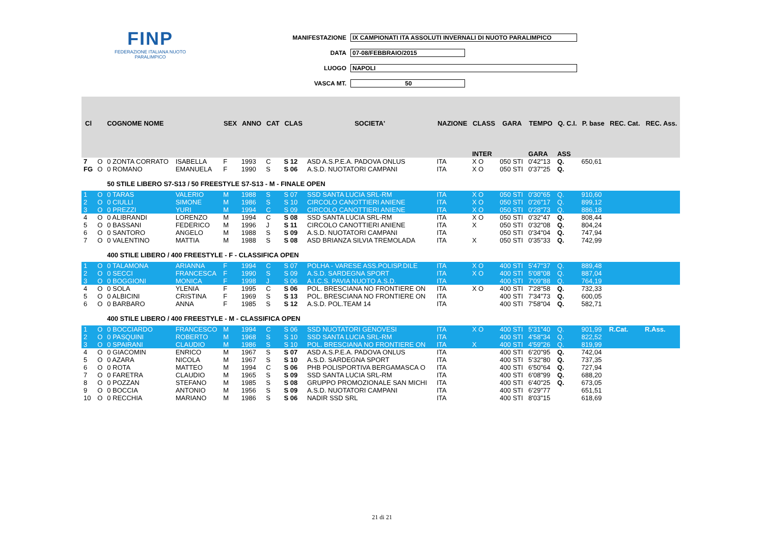FINP
FEDERAZIONE ITALIANA NUOTO PARALIMPICO
MANIFESTAZIONE IX CAMPIONATI ITA ASSOLUTI INVERNALI DI NUOTO PARALIMPICO
DATA 07-08/FEBBRAIO/2015
LUOGO NAPOLI
VASCA MT. 50
| Cl | | COGNOME NOME | | SEX | ANNO | CAT | CLAS | SOCIETA' | NAZIONE | CLASS | GARA | TEMPO | Q. C.I. | P. base | REC. Cat. | REC. Ass. |
| --- | --- | --- | --- | --- | --- | --- | --- | --- | --- | --- | --- | --- | --- | --- | --- | --- |
| | | | | | | | | | | INTER | | GARA | ASS | | | |
| 7 | O | 0 ZONTA CORRATO | ISABELLA | F | 1993 | C | S 12 | ASD A.S.P.E.A. PADOVA ONLUS | ITA | X O | 050 STI | 0'42"13 | Q. | 650,61 | | |
| FG | O | 0 ROMANO | EMANUELA | F | 1990 | S | S 06 | A.S.D. NUOTATORI CAMPANI | ITA | X O | 050 STI | 0'37"25 | Q. | | | |
| | | 50 STILE LIBERO S7-S13 / 50 FREESTYLE S7-S13 - M - FINALE OPEN | | | | | | | | | | | | | | |
| 1 | O | 0 TARAS | VALERIO | M | 1988 | S | S 07 | SSD SANTA LUCIA SRL-RM | ITA | X O | 050 STI | 0'30"65 | Q. | 910,60 | | |
| 2 | O | 0 CIULLI | SIMONE | M | 1986 | S | S 10 | CIRCOLO CANOTTIERI ANIENE | ITA | X O | 050 STI | 0'26"17 | Q. | 899,12 | | |
| 3 | O | 0 PREZZI | YURI | M | 1994 | C | S 09 | CIRCOLO CANOTTIERI ANIENE | ITA | X O | 050 STI | 0'28"73 | Q. | 886,18 | | |
| 4 | O | 0 ALIBRANDI | LORENZO | M | 1994 | C | S 08 | SSD SANTA LUCIA SRL-RM | ITA | X O | 050 STI | 0'32"47 | Q. | 808,44 | | |
| 5 | O | 0 BASSANI | FEDERICO | M | 1996 | J | S 11 | CIRCOLO CANOTTIERI ANIENE | ITA | X | 050 STI | 0'32"08 | Q. | 804,24 | | |
| 6 | O | 0 SANTORO | ANGELO | M | 1988 | S | S 09 | A.S.D. NUOTATORI CAMPANI | ITA | | 050 STI | 0'34"04 | Q. | 747,94 | | |
| 7 | O | 0 VALENTINO | MATTIA | M | 1988 | S | S 08 | ASD BRIANZA SILVIA TREMOLADA | ITA | X | 050 STI | 0'35"33 | Q. | 742,99 | | |
| | | 400 STILE LIBERO / 400 FREESTYLE - F - CLASSIFICA OPEN | | | | | | | | | | | | | | |
| 1 | O | 0 TALAMONA | ARIANNA | F | 1994 | C | S 07 | POLHA - VARESE ASS.POLISP.DILE | ITA | X O | 400 STI | 5'47"37 | Q. | 889,48 | | |
| 2 | O | 0 SECCI | FRANCESCA | F | 1990 | S | S 09 | A.S.D. SARDEGNA SPORT | ITA | X O | 400 STI | 5'08"08 | Q. | 887,04 | | |
| 3 | O | 0 BOGGIONI | MONICA | F | 1998 | J | S 06 | A.I.C.S. PAVIA NUOTO A.S.D. | ITA | | 400 STI | 7'09"88 | Q. | 764,19 | | |
| 4 | O | 0 SOLA | YLENIA | F | 1995 | C | S 06 | POL. BRESCIANA NO FRONTIERE ON | ITA | X O | 400 STI | 7'28"58 | Q. | 732,33 | | |
| 5 | O | 0 ALBICINI | CRISTINA | F | 1969 | S | S 13 | POL. BRESCIANA NO FRONTIERE ON | ITA | | 400 STI | 7'34"73 | Q. | 600,05 | | |
| 6 | O | 0 BARBARO | ANNA | F | 1985 | S | S 12 | A.S.D. POL.TEAM 14 | ITA | | 400 STI | 7'58"04 | Q. | 582,71 | | |
| | | 400 STILE LIBERO / 400 FREESTYLE - M - CLASSIFICA OPEN | | | | | | | | | | | | | | |
| 1 | O | 0 BOCCIARDO | FRANCESCO | M | 1994 | C | S 06 | SSD NUOTATORI GENOVESI | ITA | X O | 400 STI | 5'31"40 | Q. | 901,99 | R.Cat. | R.Ass. |
| 2 | O | 0 PASQUINI | ROBERTO | M | 1968 | S | S 10 | SSD SANTA LUCIA SRL-RM | ITA | | 400 STI | 4'58"34 | Q. | 822,52 | | |
| 3 | O | 0 SPAIRANI | CLAUDIO | M | 1986 | S | S 10 | POL. BRESCIANA NO FRONTIERE ON | ITA | X | 400 STI | 4'59"26 | Q. | 819,99 | | |
| 4 | O | 0 GIACOMIN | ENRICO | M | 1967 | S | S 07 | ASD A.S.P.E.A. PADOVA ONLUS | ITA | | 400 STI | 6'20"95 | Q. | 742,04 | | |
| 5 | O | 0 AZARA | NICOLA | M | 1967 | S | S 10 | A.S.D. SARDEGNA SPORT | ITA | | 400 STI | 5'32"80 | Q. | 737,35 | | |
| 6 | O | 0 ROTA | MATTEO | M | 1994 | C | S 06 | PHB POLISPORTIVA BERGAMASCA O | ITA | | 400 STI | 6'50"64 | Q. | 727,94 | | |
| 7 | O | 0 FARETRA | CLAUDIO | M | 1965 | S | S 09 | SSD SANTA LUCIA SRL-RM | ITA | | 400 STI | 6'08"99 | Q. | 688,20 | | |
| 8 | O | 0 POZZAN | STEFANO | M | 1985 | S | S 08 | GRUPPO PROMOZIONALE SAN MICHI | ITA | | 400 STI | 6'40"25 | Q. | 673,05 | | |
| 9 | O | 0 BOCCIA | ANTONIO | M | 1956 | S | S 09 | A.S.D. NUOTATORI CAMPANI | ITA | | 400 STI | 6'29"77 | | 651,51 | | |
| 10 | O | 0 RECCHIA | MARIANO | M | 1986 | S | S 06 | NADIR SSD SRL | ITA | | 400 STI | 8'03"15 | | 618,69 | | |
21 di 21